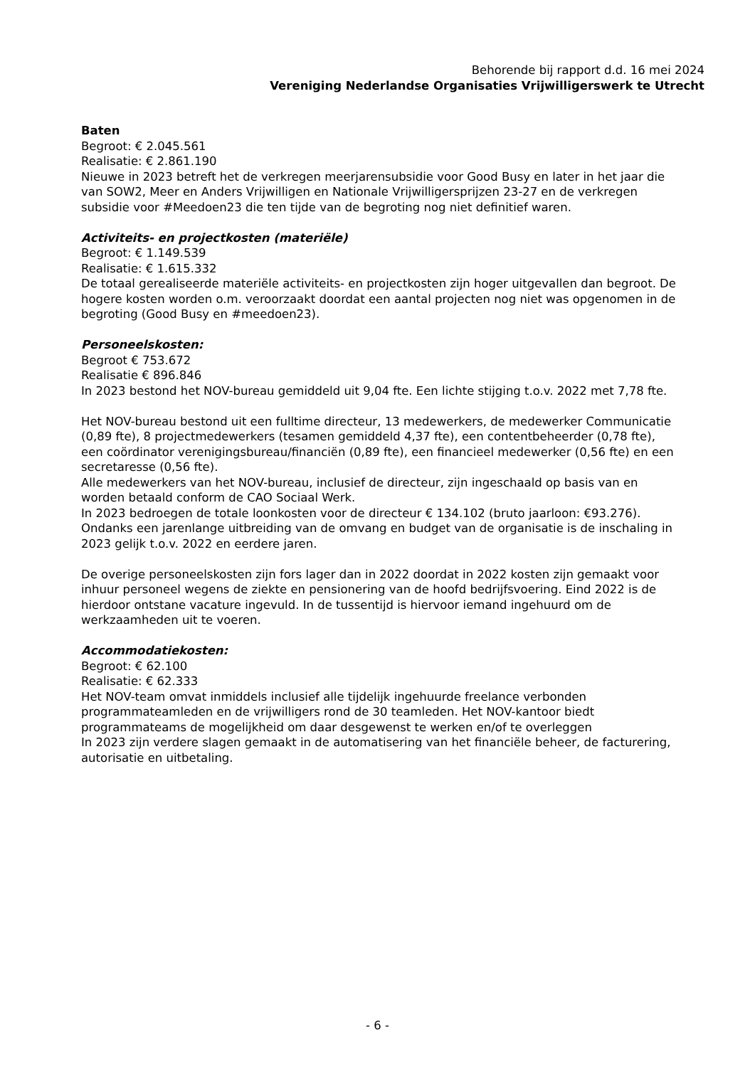Behorende bij rapport d.d. 16 mei 2024
Vereniging Nederlandse Organisaties Vrijwilligerswerk te Utrecht
Baten
Begroot: € 2.045.561
Realisatie: € 2.861.190
Nieuwe in 2023 betreft het de verkregen meerjarensubsidie voor Good Busy en later in het jaar die van SOW2, Meer en Anders Vrijwilligen en Nationale Vrijwilligersprijzen 23-27 en de verkregen subsidie voor #Meedoen23 die ten tijde van de begroting nog niet definitief waren.
Activiteits- en projectkosten (materiële)
Begroot: € 1.149.539
Realisatie: € 1.615.332
De totaal gerealiseerde materiële activiteits- en projectkosten zijn hoger uitgevallen dan begroot. De hogere kosten worden o.m. veroorzaakt doordat een aantal projecten nog niet was opgenomen in de begroting (Good Busy en #meedoen23).
Personeelskosten:
Begroot € 753.672
Realisatie € 896.846
In 2023 bestond het NOV-bureau gemiddeld uit 9,04 fte. Een lichte stijging t.o.v. 2022 met 7,78 fte.
Het NOV-bureau bestond uit een fulltime directeur, 13 medewerkers, de medewerker Communicatie (0,89 fte), 8 projectmedewerkers (tesamen gemiddeld 4,37 fte), een contentbeheerder (0,78 fte), een coördinator verenigingsbureau/financiën (0,89 fte), een financieel medewerker (0,56 fte) en een secretaresse (0,56 fte).
Alle medewerkers van het NOV-bureau, inclusief de directeur, zijn ingeschaald op basis van en worden betaald conform de CAO Sociaal Werk.
In 2023 bedroegen de totale loonkosten voor de directeur € 134.102 (bruto jaarloon: €93.276). Ondanks een jarenlange uitbreiding van de omvang en budget van de organisatie is de inschaling in 2023 gelijk t.o.v. 2022 en eerdere jaren.
De overige personeelskosten zijn fors lager dan in 2022 doordat in 2022 kosten zijn gemaakt voor inhuur personeel wegens de ziekte en pensionering van de hoofd bedrijfsvoering. Eind 2022 is de hierdoor ontstane vacature ingevuld. In de tussentijd is hiervoor iemand ingehuurd om de werkzaamheden uit te voeren.
Accommodatiekosten:
Begroot: € 62.100
Realisatie: € 62.333
Het NOV-team omvat inmiddels inclusief alle tijdelijk ingehuurde freelance verbonden programmateamleden en de vrijwilligers rond de 30 teamleden. Het NOV-kantoor biedt programmateams de mogelijkheid om daar desgewenst te werken en/of te overleggen
In 2023 zijn verdere slagen gemaakt in de automatisering van het financiële beheer, de facturering, autorisatie en uitbetaling.
- 6 -